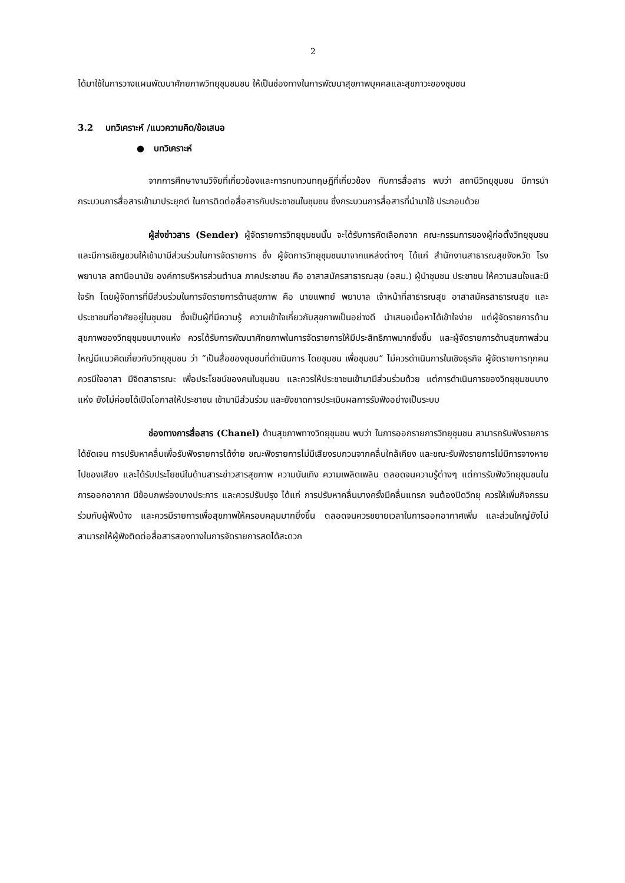2
ได้มาใช้ในการวางแผนพัฒนาศักยภาพวิทยุชุมชมชน ให้เป็นช่องทางในการพัฒนาสุขภาพบุคคลและสุขภาวะของชุมชน
3.2 บทวิเคราะห์ /แนวความคิด/ข้อเสนอ
● บทวิเคราะห์
จากการศึกษางานวิจัยที่เกี่ยวข้องและการทบทวนทฤษฎีที่เกี่ยวข้อง กับการสื่อสาร พบว่า สถานีวิทยุชุมชน มีการนำกระบวนการสื่อสารเข้ามาประยุกต์ ในการติดต่อสื่อสารกับประชาชนในชุมชน ซึ่งกระบวนการสื่อสารที่นำมาใช้ ประกอบด้วย
ผู้ส่งข่าวสาร (Sender) ผู้จัดรายการวิทยุชุมชนนั้น จะได้รับการคัดเลือกจาก คณะกรรมการของผู้ก่อตั้งวิทยุชุมชน และมีการเชิญชวนให้เข้ามามีส่วนร่วมในการจัดรายการ ซึ่ง ผู้จัดการวิทยุชุมชนมาจากแหล่งต่างๆ ได้แก่ สำนักงานสาธารณสุขจังหวัด โรงพยาบาล สถานีอนามัย องค์การบริหารส่วนตำบล ภาคประชาชน คือ อาสาสมัครสาธารณสุข (อสม.) ผู้นำชุมชน ประชาชน ให้ความสนใจและมีใจรัก โดยผู้จัดการที่มีส่วนร่วมในการจัดรายการด้านสุขภาพ คือ นายแพทย์ พยาบาล เจ้าหน้าที่สาธารณสุข อาสาสมัครสาธารณสุข และประชาชนที่อาศัยอยู่ในชุมชน ซึ่งเป็นผู้ที่มีความรู้ ความเข้าใจเกี่ยวกับสุขภาพเป็นอย่างดี นำเสนอเนื้อหาได้เข้าใจง่าย แต่ผู้จัดรายการด้านสุขภาพของวิทยุชุมชนบางแห่ง ควรได้รับการพัฒนาศักยภาพในการจัดรายการให้มีประสิทธิภาพมากยิ่งขึ้น และผู้จัดรายการด้านสุขภาพส่วนใหญ่มีแนวคิดเกี่ยวกับวิทยุชุมชน ว่า “เป็นสื่อของชุมชนที่ดำเนินการ โดยชุมชน เพื่อชุมชน” ไม่ควรดำเนินการในเชิงธุรกิจ ผู้จัดรายการทุกคน ควรมีใจอาสา มีจิตสาธารณะ เพื่อประโยชน์ของคนในชุมชน และควรให้ประชาชนเข้ามามีส่วนร่วมด้วย แต่การดำเนินการของวิทยุชุมชนบางแห่ง ยังไม่ค่อยได้เปิดโอกาสให้ประชาชน เข้ามามีส่วนร่วม และยังขาดการประเมินผลการรับฟังอย่างเป็นระบบ
ช่องทางการสื่อสาร (Chanel) ด้านสุขภาพทางวิทยุชุมชน พบว่า ในการออกรายการวิทยุชุมชน สามารถรับฟังรายการได้ชัดเจน การปรับหาคลื่นเพื่อรับฟังรายการได้ง่าย ขณะฟังรายการไม่มีเสียงรบกวนจากคลื่นใกล้เคียง และขณะรับฟังรายการไม่มีการจางหายไปของเสียง และได้รับประโยชน์ในด้านสาระข่าวสารสุขภาพ ความบันเทิง ความเพลิดเพลิน ตลอดจนความรู้ต่างๆ แต่การรับฟังวิทยุชุมชนในการออกอากาศ มีข้อบกพร่องบางประการ และควรปรับปรุง ได้แก่ การปรับหาคลื่นบางครั้งมีคลื่นแทรก จนต้องปิดวิทยุ ควรให้เพิ่มกิจกรรมร่วมกับผู้ฟังบ้าง และควรมีรายการเพื่อสุขภาพให้ครอบคลุมมากยิ่งขึ้น ตลอดจนควรขยายเวลาในการออกอากาศเพิ่ม และส่วนใหญ่ยังไม่สามารถให้ผู้ฟังติดต่อสื่อสารสองทางในการจัดรายการสดได้สะดวก